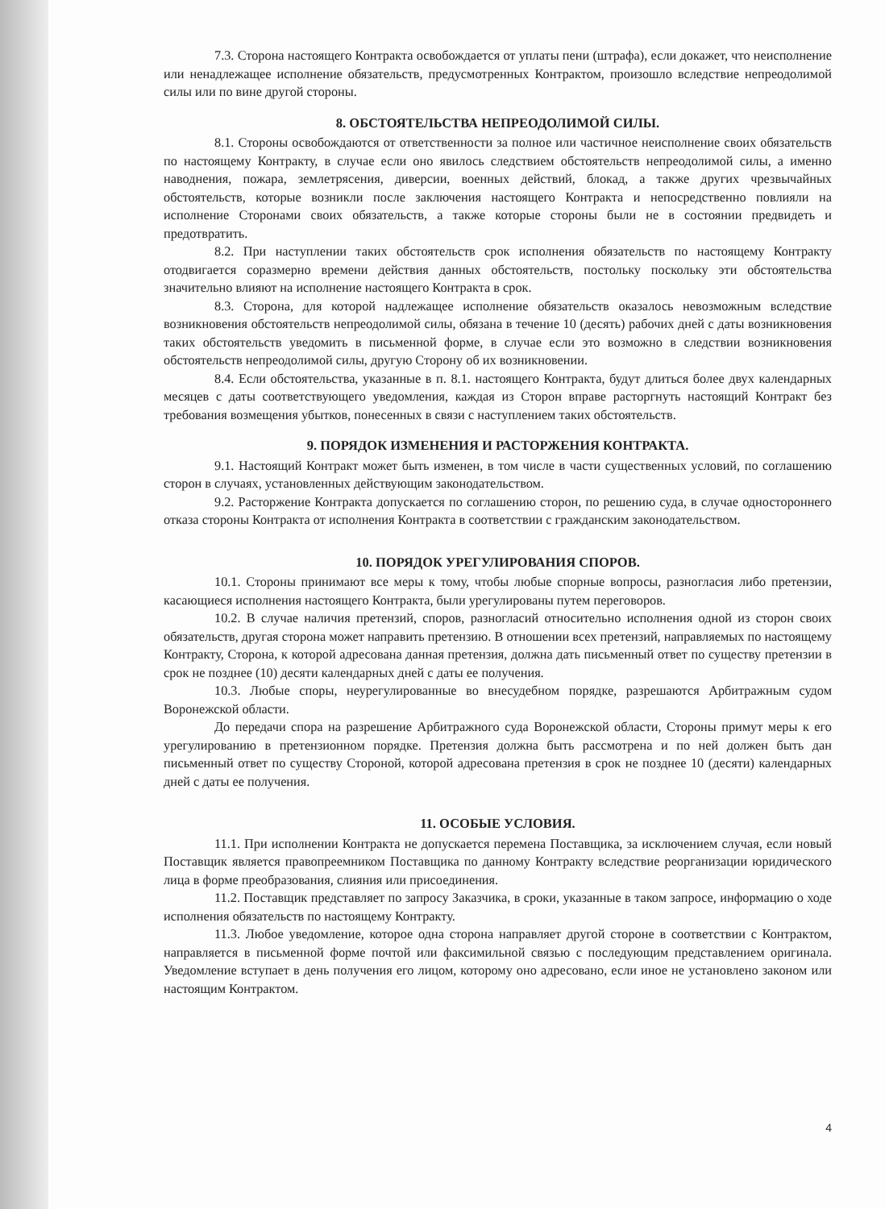7.3. Сторона настоящего Контракта освобождается от уплаты пени (штрафа), если докажет, что неисполнение или ненадлежащее исполнение обязательств, предусмотренных Контрактом, произошло вследствие непреодолимой силы или по вине другой стороны.
8. ОБСТОЯТЕЛЬСТВА НЕПРЕОДОЛИМОЙ СИЛЫ.
8.1. Стороны освобождаются от ответственности за полное или частичное неисполнение своих обязательств по настоящему Контракту, в случае если оно явилось следствием обстоятельств непреодолимой силы, а именно наводнения, пожара, землетрясения, диверсии, военных действий, блокад, а также других чрезвычайных обстоятельств, которые возникли после заключения настоящего Контракта и непосредственно повлияли на исполнение Сторонами своих обязательств, а также которые стороны были не в состоянии предвидеть и предотвратить.
8.2. При наступлении таких обстоятельств срок исполнения обязательств по настоящему Контракту отодвигается соразмерно времени действия данных обстоятельств, постольку поскольку эти обстоятельства значительно влияют на исполнение настоящего Контракта в срок.
8.3. Сторона, для которой надлежащее исполнение обязательств оказалось невозможным вследствие возникновения обстоятельств непреодолимой силы, обязана в течение 10 (десять) рабочих дней с даты возникновения таких обстоятельств уведомить в письменной форме, в случае если это возможно в следствии возникновения обстоятельств непреодолимой силы, другую Сторону об их возникновении.
8.4. Если обстоятельства, указанные в п. 8.1. настоящего Контракта, будут длиться более двух календарных месяцев с даты соответствующего уведомления, каждая из Сторон вправе расторгнуть настоящий Контракт без требования возмещения убытков, понесенных в связи с наступлением таких обстоятельств.
9. ПОРЯДОК ИЗМЕНЕНИЯ И РАСТОРЖЕНИЯ КОНТРАКТА.
9.1. Настоящий Контракт может быть изменен, в том числе в части существенных условий, по соглашению сторон в случаях, установленных действующим законодательством.
9.2. Расторжение Контракта допускается по соглашению сторон, по решению суда, в случае одностороннего отказа стороны Контракта от исполнения Контракта в соответствии с гражданским законодательством.
10. ПОРЯДОК УРЕГУЛИРОВАНИЯ СПОРОВ.
10.1. Стороны принимают все меры к тому, чтобы любые спорные вопросы, разногласия либо претензии, касающиеся исполнения настоящего Контракта, были урегулированы путем переговоров.
10.2. В случае наличия претензий, споров, разногласий относительно исполнения одной из сторон своих обязательств, другая сторона может направить претензию. В отношении всех претензий, направляемых по настоящему Контракту, Сторона, к которой адресована данная претензия, должна дать письменный ответ по существу претензии в срок не позднее (10) десяти календарных дней с даты ее получения.
10.3. Любые споры, неурегулированные во внесудебном порядке, разрешаются Арбитражным судом Воронежской области.
До передачи спора на разрешение Арбитражного суда Воронежской области, Стороны примут меры к его урегулированию в претензионном порядке. Претензия должна быть рассмотрена и по ней должен быть дан письменный ответ по существу Стороной, которой адресована претензия в срок не позднее 10 (десяти) календарных дней с даты ее получения.
11. ОСОБЫЕ УСЛОВИЯ.
11.1. При исполнении Контракта не допускается перемена Поставщика, за исключением случая, если новый Поставщик является правопреемником Поставщика по данному Контракту вследствие реорганизации юридического лица в форме преобразования, слияния или присоединения.
11.2. Поставщик представляет по запросу Заказчика, в сроки, указанные в таком запросе, информацию о ходе исполнения обязательств по настоящему Контракту.
11.3. Любое уведомление, которое одна сторона направляет другой стороне в соответствии с Контрактом, направляется в письменной форме почтой или факсимильной связью с последующим представлением оригинала. Уведомление вступает в день получения его лицом, которому оно адресовано, если иное не установлено законом или настоящим Контрактом.
4